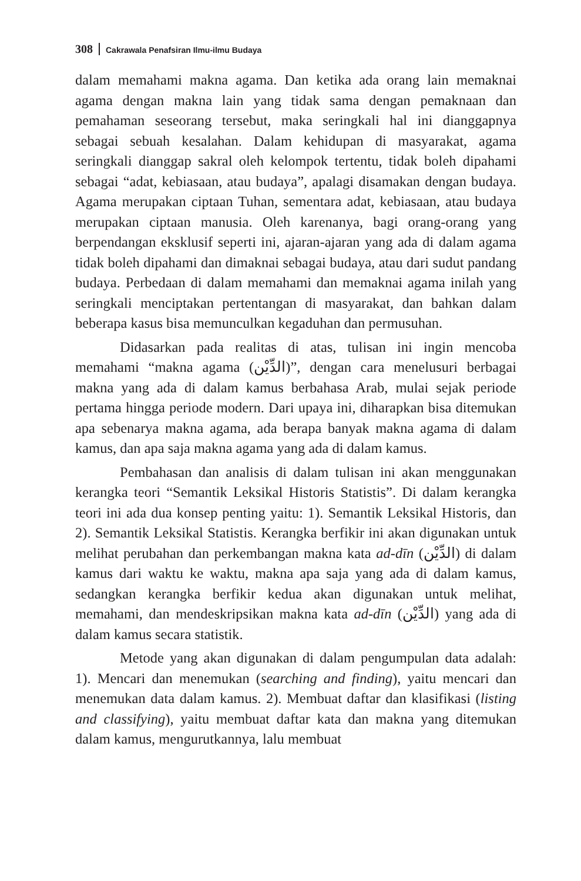308 Cakrawala Penafsiran Ilmu-ilmu Budaya
dalam memahami makna agama. Dan ketika ada orang lain memaknai agama dengan makna lain yang tidak sama dengan pemaknaan dan pemahaman seseorang tersebut, maka seringkali hal ini dianggapnya sebagai sebuah kesalahan. Dalam kehidupan di masyarakat, agama seringkali dianggap sakral oleh kelompok tertentu, tidak boleh dipahami sebagai “adat, kebiasaan, atau budaya”, apalagi disamakan dengan budaya. Agama merupakan ciptaan Tuhan, sementara adat, kebiasaan, atau budaya merupakan ciptaan manusia. Oleh karenanya, bagi orang-orang yang berpendangan eksklusif seperti ini, ajaran-ajaran yang ada di dalam agama tidak boleh dipahami dan dimaknai sebagai budaya, atau dari sudut pandang budaya. Perbedaan di dalam memahami dan memaknai agama inilah yang seringkali menciptakan pertentangan di masyarakat, dan bahkan dalam beberapa kasus bisa memunculkan kegaduhan dan permusuhan.
Didasarkan pada realitas di atas, tulisan ini ingin mencoba memahami “makna agama (الدِّيْن)”, dengan cara menelusuri berbagai makna yang ada di dalam kamus berbahasa Arab, mulai sejak periode pertama hingga periode modern. Dari upaya ini, diharapkan bisa ditemukan apa sebenarya makna agama, ada berapa banyak makna agama di dalam kamus, dan apa saja makna agama yang ada di dalam kamus.
Pembahasan dan analisis di dalam tulisan ini akan menggunakan kerangka teori “Semantik Leksikal Historis Statistis”. Di dalam kerangka teori ini ada dua konsep penting yaitu: 1). Semantik Leksikal Historis, dan 2). Semantik Leksikal Statistis. Kerangka berfikir ini akan digunakan untuk melihat perubahan dan perkembangan makna kata ad-dīn (الدِّيْن) di dalam kamus dari waktu ke waktu, makna apa saja yang ada di dalam kamus, sedangkan kerangka berfikir kedua akan digunakan untuk melihat, memahami, dan mendeskripsikan makna kata ad-dīn (الدِّيْن) yang ada di dalam kamus secara statistik.
Metode yang akan digunakan di dalam pengumpulan data adalah: 1). Mencari dan menemukan (searching and finding), yaitu mencari dan menemukan data dalam kamus. 2). Membuat daftar dan klasifikasi (listing and classifying), yaitu membuat daftar kata dan makna yang ditemukan dalam kamus, mengurutkannya, lalu membuat